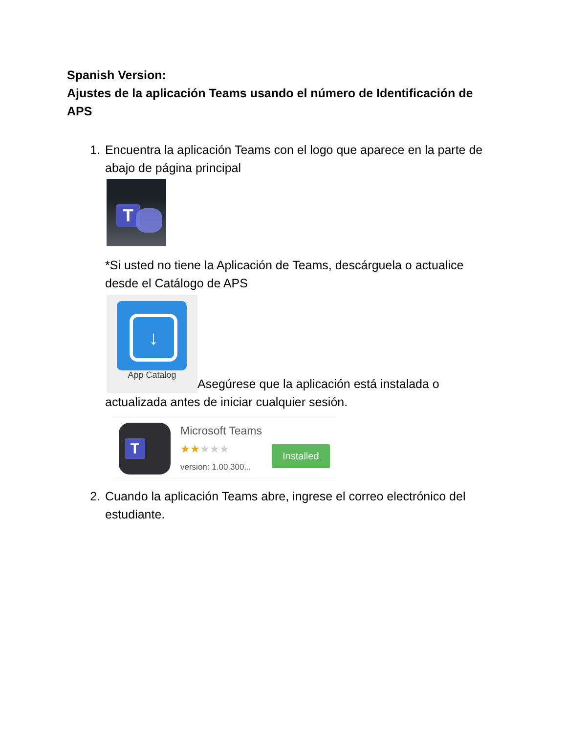Spanish Version:
Ajustes de la aplicación Teams usando el número de Identificación de APS
1. Encuentra la aplicación Teams con el logo que aparece en la parte de abajo de página principal
T
*Si usted no tiene la Aplicación de Teams, descárguela o actualice desde el Catálogo de APS
↓
App Catalog
Asegúrese que la aplicación está instalada o actualizada antes de iniciar cualquier sesión.
T
Microsoft Teams
★★★★★
version: 1.00.300...
Installed
2. Cuando la aplicación Teams abre, ingrese el correo electrónico del estudiante.